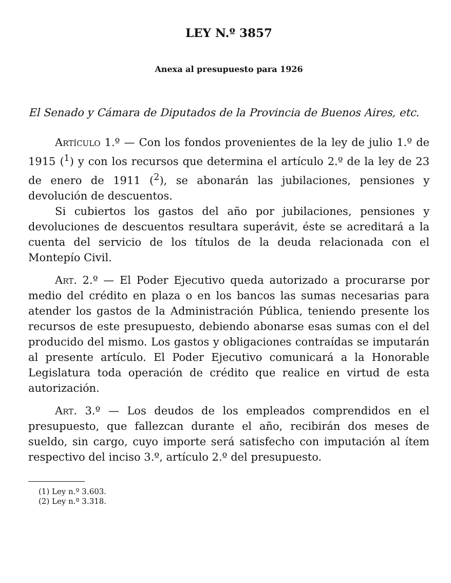LEY N.º 3857
Anexa al presupuesto para 1926
El Senado y Cámara de Diputados de la Provincia de Buenos Aires, etc.
Artículo 1.º — Con los fondos provenientes de la ley de julio 1.º de 1915 (<sup>1</sup>) y con los recursos que determina el artículo 2.º de la ley de 23 de enero de 1911 (<sup>2</sup>), se abonarán las jubilaciones, pensiones y devolución de descuentos.
Si cubiertos los gastos del año por jubilaciones, pensiones y devoluciones de descuentos resultara superávit, éste se acreditará a la cuenta del servicio de los títulos de la deuda relacionada con el Montepío Civil.
Art. 2.º — El Poder Ejecutivo queda autorizado a procurarse por medio del crédito en plaza o en los bancos las sumas necesarias para atender los gastos de la Administración Pública, teniendo presente los recursos de este presupuesto, debiendo abonarse esas sumas con el del producido del mismo. Los gastos y obligaciones contraídas se imputarán al presente artículo. El Poder Ejecutivo comunicará a la Honorable Legislatura toda operación de crédito que realice en virtud de esta autorización.
Art. 3.º — Los deudos de los empleados comprendidos en el presupuesto, que fallezcan durante el año, recibirán dos meses de sueldo, sin cargo, cuyo importe será satisfecho con imputación al ítem respectivo del inciso 3.º, artículo 2.º del presupuesto.
(1) Ley n.º 3.603.
(2) Ley n.º 3.318.